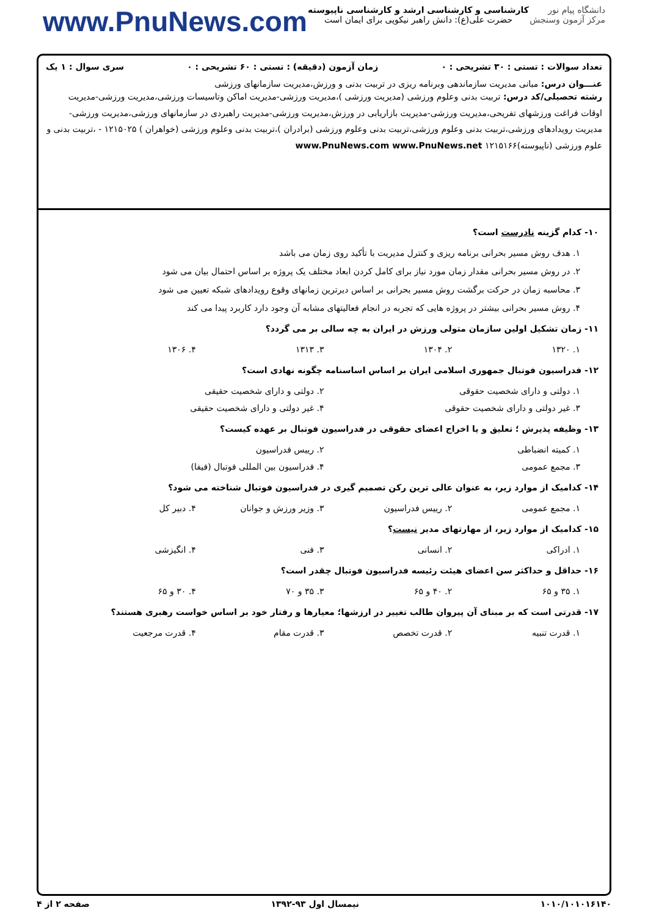www.PnuNews.com
کارشناسی و کارشناسی ارشد و کارشناسی ناپیوسته
حضرت علی(ع): دانش راهبر نیکویی برای ایمان است
دانشگاه پیام نور
مرکز آزمون وسنجش
تعداد سوالات : تستی : ۳۰ تشریحی : ۰ زمان آزمون (دقیقه) : تستی : ۶۰ تشریحی : ۰ سری سوال : ۱ یک
عنـــوان درس: مبانی مدیریت سازماندهی وبرنامه ریزی در تربیت بدنی و ورزش،مدیریت سازمانهای ورزشی
رشته تحصیلی/کد درس: تربیت بدنی وعلوم ورزشی (مدیریت ورزشی )،مدیریت ورزشی-مدیریت اماکن وتاسیسات ورزشی،مدیریت ورزشی-مدیریت اوقات فراغت ورزشهای تفریحی،مدیریت ورزشی-مدیریت بازاریابی در ورزش،مدیریت ورزشی-مدیریت راهبردی در سازمانهای ورزشی،مدیریت ورزشی-مدیریت رویدادهای ورزشی،تربیت بدنی وعلوم ورزشی،تربیت بدنی وعلوم ورزشی (برادران )،تربیت بدنی وعلوم ورزشی (خواهران ) ۱۲۱۵۰۲۵ - ،تربیت بدنی و علوم ورزشی (ناپیوسته)۱۲۱۵۱۶۶ www.PnuNews.com www.PnuNews.net
۱۰- کدام گزینه نادرست است؟
۱. هدف روش مسیر بحرانی برنامه ریزی و کنترل مدیریت با تأکید روی زمان می باشد
۲. در روش مسیر بحرانی مقدار زمان مورد نیاز برای کامل کردن ابعاد مختلف یک پروژه بر اساس احتمال بیان می شود
۳. محاسبه زمان در حرکت برگشت روش مسیر بحرانی بر اساس دیرترین زمانهای وقوع رویدادهای شبکه تعیین می شود
۴. روش مسیر بحرانی بیشتر در پروژه هایی که تجربه در انجام فعالیتهای مشابه آن وجود دارد کاربرد پیدا می کند
۱۱- زمان تشکیل اولین سازمان متولی ورزش در ایران به چه سالی بر می گردد؟
۱. ۱۳۲۰ ۲. ۱۳۰۴ ۳. ۱۳۱۳ ۴. ۱۳۰۶
۱۲- فدراسیون فوتبال جمهوری اسلامی ایران بر اساس اساسنامه چگونه نهادی است؟
۱. دولتی و دارای شخصیت حقوقی ۲. دولتی و دارای شخصیت حقیقی
۳. غیر دولتی و دارای شخصیت حقوقی ۴. غیر دولتی و دارای شخصیت حقیقی
۱۳- وظیفه پذیرش ؛ تعلیق و یا اخراج اعضای حقوقی در فدراسیون فوتبال بر عهده کیست؟
۱. کمیته انضباطی ۲. رییس فدراسیون
۳. مجمع عمومی ۴. فدراسیون بین المللی فوتبال (فیفا)
۱۴- کدامیک از موارد زیر، به عنوان عالی ترین رکن تصمیم گیری در فدراسیون فوتبال شناخته می شود؟
۱. مجمع عمومی ۲. رییس فدراسیون ۳. وزیر ورزش و جوانان ۴. دبیر کل
۱۵- کدامیک از موارد زیر، از مهارتهای مدیر نیست؟
۱. ادراکی ۲. انسانی ۳. فنی ۴. انگیزشی
۱۶- حداقل و حداکثر سن اعضای هیئت رئیسه فدراسیون فوتبال چقدر است؟
۱. ۳۵ و ۶۵ ۲. ۴۰ و ۶۵ ۳. ۳۵ و ۷۰ ۴. ۳۰ و ۶۵
۱۷- قدرتی است که بر مبنای آن پیروان طالب تغییر در ارزشها؛ معیارها و رفتار خود بر اساس خواست رهبری هستند؟
۱. قدرت تنبیه ۲. قدرت تخصص ۳. قدرت مقام ۴. قدرت مرجعیت
۱۰۱۰/۱۰۱۰۱۶۱۴۰ نیمسال اول ۹۳-۱۳۹۲ صفحه ۲ از ۴